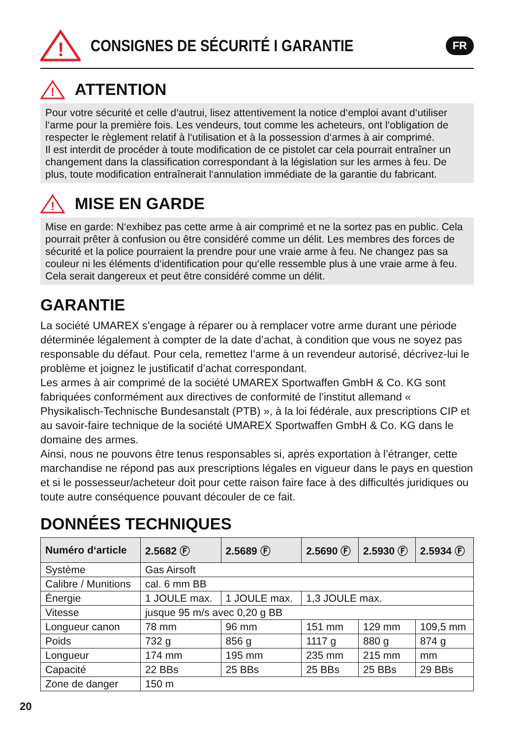!
CONSIGNES DE SÉCURITÉ I GARANTIE
FR
!
ATTENTION
Pour votre sécurité et celle d‘autrui, lisez attentivement la notice d‘emploi avant d‘utiliser l‘arme pour la première fois. Les vendeurs, tout comme les acheteurs, ont l‘obligation de respecter le règlement relatif à l‘utilisation et à la possession d‘armes à air comprimé.
Il est interdit de procéder à toute modification de ce pistolet car cela pourrait entraîner un changement dans la classification correspondant à la législation sur les armes à feu. De plus, toute modification entraînerait l‘annulation immédiate de la garantie du fabricant.
!
MISE EN GARDE
Mise en garde: N‘exhibez pas cette arme à air comprimé et ne la sortez pas en public. Cela pourrait prêter à confusion ou être considéré comme un délit. Les membres des forces de sécurité et la police pourraient la prendre pour une vraie arme à feu. Ne changez pas sa couleur ni les éléments d‘identification pour qu‘elle ressemble plus à une vraie arme à feu. Cela serait dangereux et peut être considéré comme un délit.
GARANTIE
La société UMAREX s’engage à réparer ou à remplacer votre arme durant une période déterminée légalement à compter de la date d’achat, à condition que vous ne soyez pas responsable du défaut. Pour cela, remettez l’arme à un revendeur autorisé, décrivez-lui le problème et joignez le justificatif d’achat correspondant.
Les armes à air comprimé de la société UMAREX Sportwaffen GmbH & Co. KG sont fabriquées conformément aux directives de conformité de l’institut allemand « Physikalisch-Technische Bundesanstalt (PTB) », à la loi fédérale, aux prescriptions CIP et au savoir-faire technique de la société UMAREX Sportwaffen GmbH & Co. KG dans le domaine des armes.
Ainsi, nous ne pouvons être tenus responsables si, après exportation à l’étranger, cette marchandise ne répond pas aux prescriptions légales en vigueur dans le pays en question et si le possesseur/acheteur doit pour cette raison faire face à des difficultés juridiques ou toute autre conséquence pouvant découler de ce fait.
DONNÉES TECHNIQUES
| Numéro d‘article | 2.5682 Ⓕ | 2.5689 Ⓕ | 2.5690 Ⓕ | 2.5930 Ⓕ | 2.5934 Ⓕ |
| --- | --- | --- | --- | --- | --- |
| Système | Gas Airsoft | | | | |
| Calibre / Munitions | cal. 6 mm BB | | | | |
| Énergie | 1 JOULE max. | 1 JOULE max. | 1,3 JOULE max. | | |
| Vitesse | jusque 95 m/s avec 0,20 g BB | | | | |
| Longueur canon | 78 mm | 96 mm | 151 mm | 129 mm | 109,5 mm |
| Poids | 732 g | 856 g | 1117 g | 880 g | 874 g |
| Longueur | 174 mm | 195 mm | 235 mm | 215 mm | mm |
| Capacité | 22 BBs | 25 BBs | 25 BBs | 25 BBs | 29 BBs |
| Zone de danger | 150 m | | | | |
20